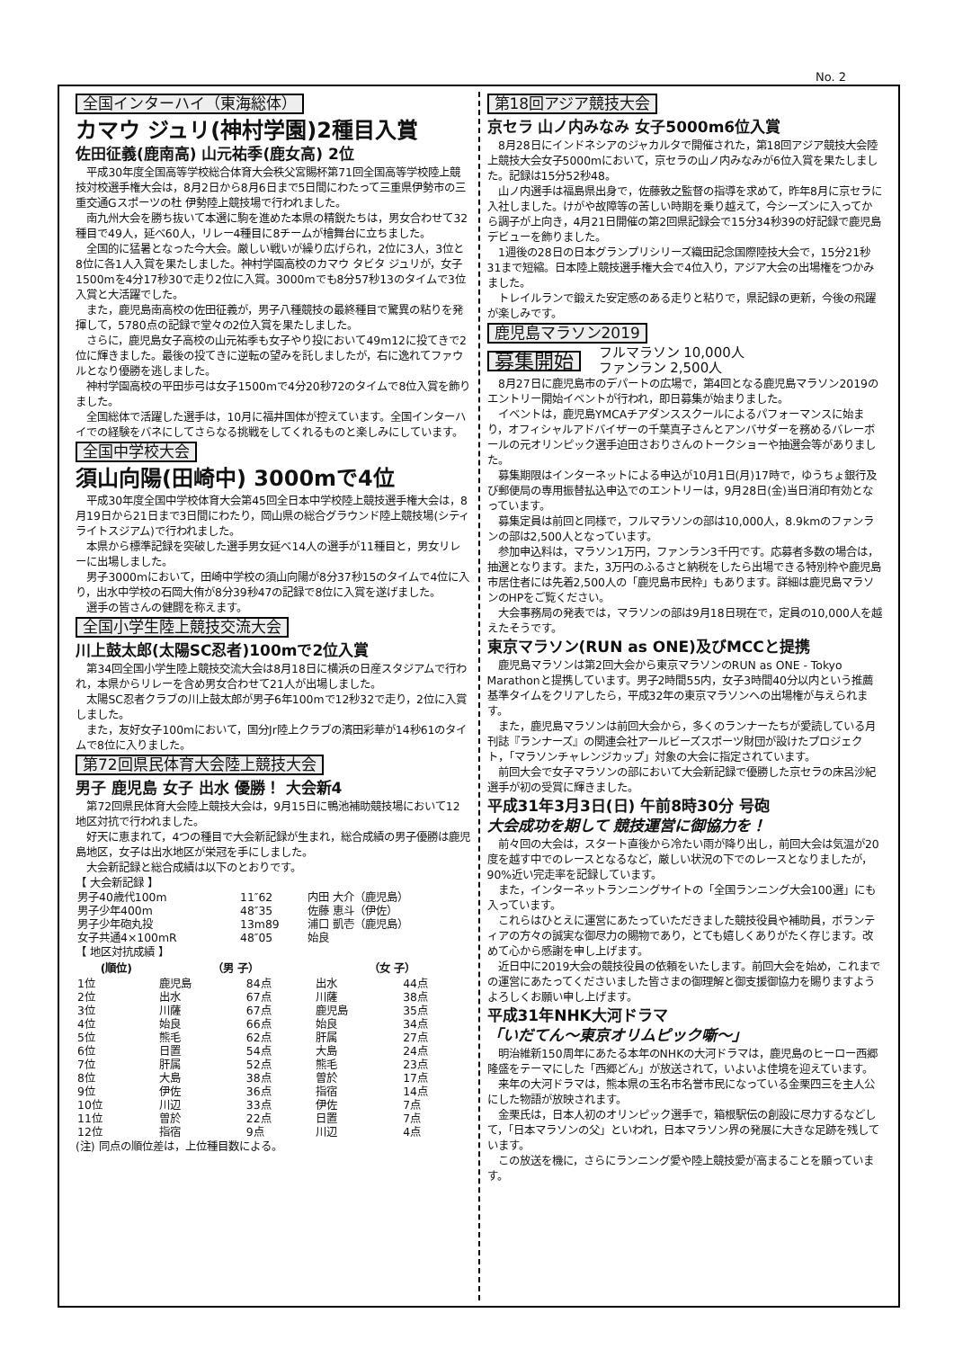No. 2
全国インターハイ（東海総体）
カマウ ジュリ(神村学園)2種目入賞
佐田征義(鹿南高) 山元祐季(鹿女高) 2位
平成30年度全国高等学校総合体育大会秩父宮賜杯第71回全国高等学校陸上競技対校選手権大会は，8月2日から8月6日まで5日間にわたって三重県伊勢市の三重交通Gスポーツの杜 伊勢陸上競技場で行われました。
南九州大会を勝ち抜いて本選に駒を進めた本県の精鋭たちは，男女合わせて32種目で49人，延べ60人，リレー4種目に8チームが檜舞台に立ちました。
全国的に猛暑となった今大会。厳しい戦いが繰り広げられ，2位に3人，3位と8位に各1人入賞を果たしました。神村学園高校のカマウ タビタ ジュリが，女子1500mを4分17秒30で走り2位に入賞。3000mでも8分57秒13のタイムで3位入賞と大活躍でした。
また，鹿児島南高校の佐田征義が，男子八種競技の最終種目で驚異の粘りを発揮して，5780点の記録で堂々の2位入賞を果たしました。
さらに，鹿児島女子高校の山元祐季も女子やり投において49m12に投てきで2位に輝きました。最後の投てきに逆転の望みを託しましたが，右に逸れてファウルとなり優勝を逃しました。
神村学園高校の平田歩弓は女子1500mで4分20秒72のタイムで8位入賞を飾りました。
全国総体で活躍した選手は，10月に福井国体が控えています。全国インターハイでの経験をバネにしてさらなる挑戦をしてくれるものと楽しみにしています。
全国中学校大会
須山向陽(田崎中) 3000mで4位
平成30年度全国中学校体育大会第45回全日本中学校陸上競技選手権大会は，8月19日から21日まで3日間にわたり，岡山県の総合グラウンド陸上競技場(シティライトスジアム)で行われました。
本県から標準記録を突破した選手男女延べ14人の選手が11種目と，男女リレーに出場しました。
男子3000mにおいて，田崎中学校の須山向陽が8分37秒15のタイムで4位に入り，出水中学校の石岡大侑が8分39秒47の記録で8位に入賞を遂げました。
選手の皆さんの健闘を称えます。
全国小学生陸上競技交流大会
川上鼓太郎(太陽SC忍者)100mで2位入賞
第34回全国小学生陸上競技交流大会は8月18日に横浜の日産スタジアムで行われ，本県からリレーを含め男女合わせて21人が出場しました。
太陽SC忍者クラブの川上鼓太郎が男子6年100mで12秒32で走り，2位に入賞しました。
また，友好女子100mにおいて，国分Jr陸上クラブの濱田彩華が14秒61のタイムで8位に入りました。
第72回県民体育大会陸上競技大会
男子 鹿児島 女子 出水 優勝！ 大会新4
第72回県民体育大会陸上競技大会は，9月15日に鴨池補助競技場において12地区対抗で行われました。
好天に恵まれて，4つの種目で大会新記録が生まれ，総合成績の男子優勝は鹿児島地区，女子は出水地区が栄冠を手にしました。
大会新記録と総合成績は以下のとおりです。
【 大会新記録 】
| 男子40歳代100m | 11″62 | 内田 大介（鹿児島） |
| 男子少年400m | 48″35 | 佐藤 恵斗（伊佐） |
| 男子少年砲丸投 | 13m89 | 浦口 凱壱（鹿児島） |
| 女子共通4×100mR | 48″05 | 始良 |
【 地区対抗成績 】
| (順位) | （男 子） | | （女 子） | |
| --- | --- | --- | --- | --- |
| 1位 | 鹿児島 | 84点 | 出水 | 44点 |
| 2位 | 出水 | 67点 | 川薩 | 38点 |
| 3位 | 川薩 | 67点 | 鹿児島 | 35点 |
| 4位 | 始良 | 66点 | 始良 | 34点 |
| 5位 | 熊毛 | 62点 | 肝属 | 27点 |
| 6位 | 日置 | 54点 | 大島 | 24点 |
| 7位 | 肝属 | 52点 | 熊毛 | 23点 |
| 8位 | 大島 | 38点 | 曽於 | 17点 |
| 9位 | 伊佐 | 36点 | 指宿 | 14点 |
| 10位 | 川辺 | 33点 | 伊佐 | 7点 |
| 11位 | 曽於 | 22点 | 日置 | 7点 |
| 12位 | 指宿 | 9点 | 川辺 | 4点 |
(注) 同点の順位差は，上位種目数による。
第18回アジア競技大会
京セラ 山ノ内みなみ 女子5000m6位入賞
8月28日にインドネシアのジャカルタで開催された，第18回アジア競技大会陸上競技大会女子5000mにおいて，京セラの山ノ内みなみが6位入賞を果たしました。記録は15分52秒48。
山ノ内選手は福島県出身で，佐藤敦之監督の指導を求めて，昨年8月に京セラに入社しました。けがや故障等の苦しい時期を乗り越えて，今シーズンに入ってから調子が上向き，4月21日開催の第2回県記録会で15分34秒39の好記録で鹿児島デビューを飾りました。
1週後の28日の日本グランプリシリーズ織田記念国際陸技大会で，15分21秒31まで短縮。日本陸上競技選手権大会で4位入り，アジア大会の出場権をつかみました。
トレイルランで鍛えた安定感のある走りと粘りで，県記録の更新，今後の飛躍が楽しみです。
鹿児島マラソン2019
募集開始
フルマラソン 10,000人
ファンラン 2,500人
8月27日に鹿児島市のデパートの広場で，第4回となる鹿児島マラソン2019のエントリー開始イベントが行われ，即日募集が始まりました。
イベントは，鹿児島YMCAチアダンススクールによるパフォーマンスに始まり，オフィシャルアドバイザーの千葉真子さんとアンバサダーを務めるバレーボールの元オリンピック選手迫田さおりさんのトークショーや抽選会等がありました。
募集期限はインターネットによる申込が10月1日(月)17時で，ゆうちょ銀行及び郵便局の専用振替払込申込でのエントリーは，9月28日(金)当日消印有効となっています。
募集定員は前回と同様で，フルマラソンの部は10,000人，8.9kmのファンランの部は2,500人となっています。
参加申込料は，マラソン1万円，ファンラン3千円です。応募者多数の場合は，抽選となります。また，3万円のふるさと納税をしたら出場できる特別枠や鹿児島市居住者には先着2,500人の「鹿児島市民枠」もあります。詳細は鹿児島マラソンのHPをご覧ください。
大会事務局の発表では，マラソンの部は9月18日現在で，定員の10,000人を越えたそうです。
東京マラソン(RUN as ONE)及びMCCと提携
鹿児島マラソンは第2回大会から東京マラソンのRUN as ONE - Tokyo Marathonと提携しています。男子2時間55内，女子3時間40分以内という推薦基準タイムをクリアしたら，平成32年の東京マラソンへの出場権が与えられます。
また，鹿児島マラソンは前回大会から，多くのランナーたちが愛読している月刊誌『ランナーズ』の関連会社アールビーズスポーツ財団が設けたプロジェクト，「マラソンチャレンジカップ」対象の大会に指定されています。
前回大会で女子マラソンの部において大会新記録で優勝した京セラの床呂沙紀選手が初の受賞に輝きました。
平成31年3月3日(日) 午前8時30分 号砲
大会成功を期して 競技運営に御協力を！
前々回の大会は，スタート直後から冷たい雨が降り出し，前回大会は気温が20度を越す中でのレースとなるなど，厳しい状況の下でのレースとなりましたが，90%近い完走率を記録しています。
また，インターネットランニングサイトの「全国ランニング大会100選」にも入っています。
これらはひとえに運営にあたっていただきました競技役員や補助員，ボランティアの方々の誠実な御尽力の賜物であり，とても嬉しくありがたく存じます。改めて心から感謝を申し上げます。
近日中に2019大会の競技役員の依頼をいたします。前回大会を始め，これまでの運営にあたってくださいました皆さまの御理解と御支援御協力を賜りますようよろしくお願い申し上げます。
平成31年NHK大河ドラマ
「いだてん～東京オリムピック噺～」
明治維新150周年にあたる本年のNHKの大河ドラマは，鹿児島のヒーロー西郷隆盛をテーマにした「西郷どん」が放送されて，いよいよ佳境を迎えています。
来年の大河ドラマは，熊本県の玉名市名誉市民になっている金栗四三を主人公にした物語が放映されます。
金栗氏は，日本人初のオリンピック選手で，箱根駅伝の創設に尽力するなどして，「日本マラソンの父」といわれ，日本マラソン界の発展に大きな足跡を残しています。
この放送を機に，さらにランニング愛や陸上競技愛が高まることを願っています。